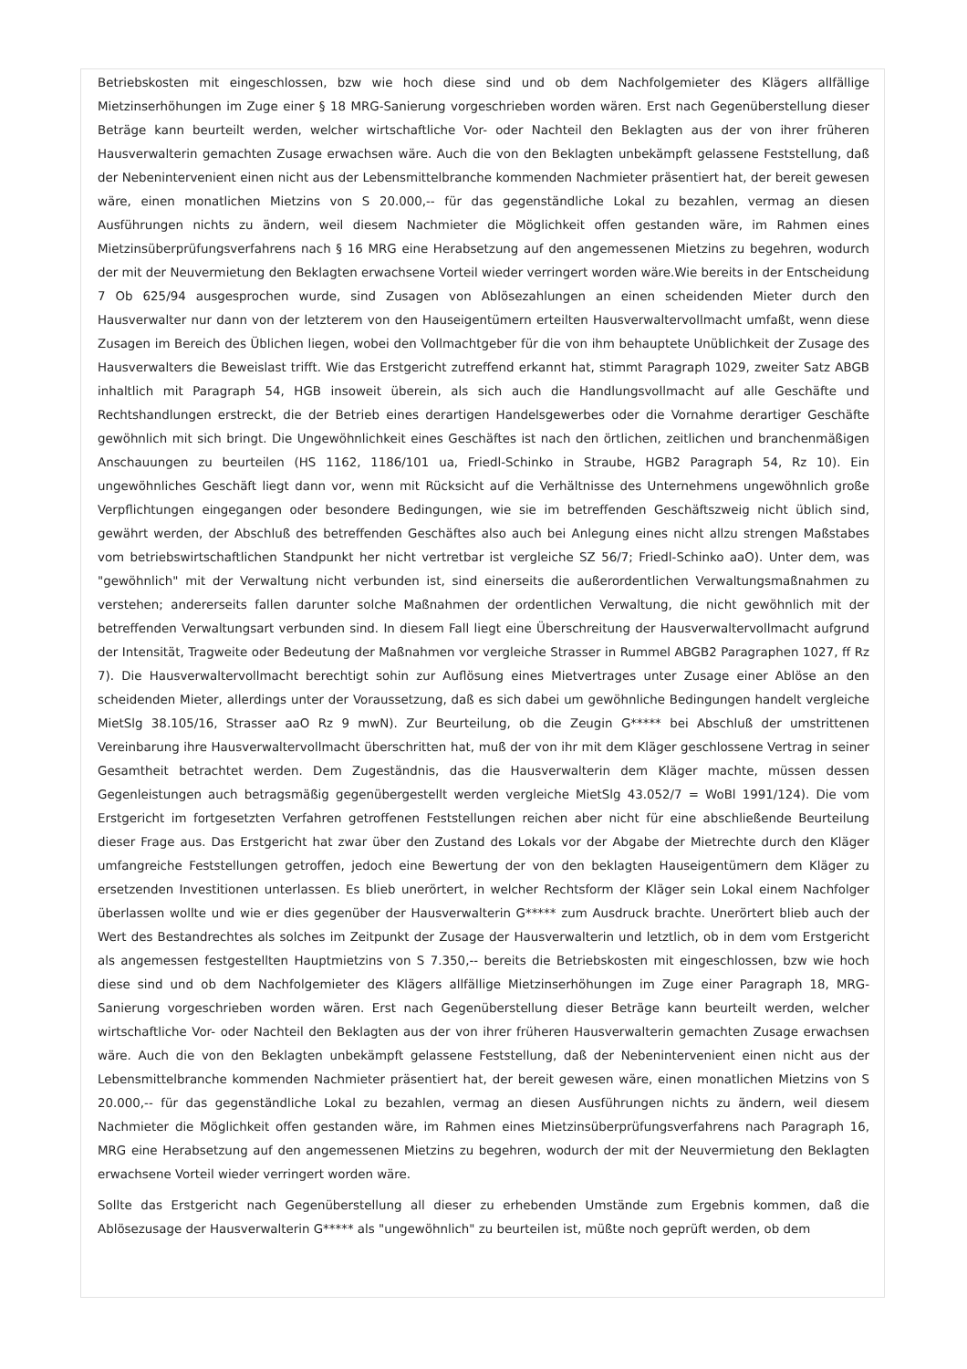Betriebskosten mit eingeschlossen, bzw wie hoch diese sind und ob dem Nachfolgemieter des Klägers allfällige Mietzinserhöhungen im Zuge einer § 18 MRG-Sanierung vorgeschrieben worden wären. Erst nach Gegenüberstellung dieser Beträge kann beurteilt werden, welcher wirtschaftliche Vor- oder Nachteil den Beklagten aus der von ihrer früheren Hausverwalterin gemachten Zusage erwachsen wäre. Auch die von den Beklagten unbekämpft gelassene Feststellung, daß der Nebenintervenient einen nicht aus der Lebensmittelbranche kommenden Nachmieter präsentiert hat, der bereit gewesen wäre, einen monatlichen Mietzins von S 20.000,-- für das gegenständliche Lokal zu bezahlen, vermag an diesen Ausführungen nichts zu ändern, weil diesem Nachmieter die Möglichkeit offen gestanden wäre, im Rahmen eines Mietzinsüberprüfungsverfahrens nach § 16 MRG eine Herabsetzung auf den angemessenen Mietzins zu begehren, wodurch der mit der Neuvermietung den Beklagten erwachsene Vorteil wieder verringert worden wäre.Wie bereits in der Entscheidung 7 Ob 625/94 ausgesprochen wurde, sind Zusagen von Ablösezahlungen an einen scheidenden Mieter durch den Hausverwalter nur dann von der letzterem von den Hauseigentümern erteilten Hausverwaltervollmacht umfaßt, wenn diese Zusagen im Bereich des Üblichen liegen, wobei den Vollmachtgeber für die von ihm behauptete Unüblichkeit der Zusage des Hausverwalters die Beweislast trifft. Wie das Erstgericht zutreffend erkannt hat, stimmt Paragraph 1029, zweiter Satz ABGB inhaltlich mit Paragraph 54, HGB insoweit überein, als sich auch die Handlungsvollmacht auf alle Geschäfte und Rechtshandlungen erstreckt, die der Betrieb eines derartigen Handelsgewerbes oder die Vornahme derartiger Geschäfte gewöhnlich mit sich bringt. Die Ungewöhnlichkeit eines Geschäftes ist nach den örtlichen, zeitlichen und branchenmäßigen Anschauungen zu beurteilen (HS 1162, 1186/101 ua, Friedl-Schinko in Straube, HGB2 Paragraph 54, Rz 10). Ein ungewöhnliches Geschäft liegt dann vor, wenn mit Rücksicht auf die Verhältnisse des Unternehmens ungewöhnlich große Verpflichtungen eingegangen oder besondere Bedingungen, wie sie im betreffenden Geschäftszweig nicht üblich sind, gewährt werden, der Abschluß des betreffenden Geschäftes also auch bei Anlegung eines nicht allzu strengen Maßstabes vom betriebswirtschaftlichen Standpunkt her nicht vertretbar ist vergleiche SZ 56/7; Friedl-Schinko aaO). Unter dem, was "gewöhnlich" mit der Verwaltung nicht verbunden ist, sind einerseits die außerordentlichen Verwaltungsmaßnahmen zu verstehen; andererseits fallen darunter solche Maßnahmen der ordentlichen Verwaltung, die nicht gewöhnlich mit der betreffenden Verwaltungsart verbunden sind. In diesem Fall liegt eine Überschreitung der Hausverwaltervollmacht aufgrund der Intensität, Tragweite oder Bedeutung der Maßnahmen vor vergleiche Strasser in Rummel ABGB2 Paragraphen 1027, ff Rz 7). Die Hausverwaltervollmacht berechtigt sohin zur Auflösung eines Mietvertrages unter Zusage einer Ablöse an den scheidenden Mieter, allerdings unter der Voraussetzung, daß es sich dabei um gewöhnliche Bedingungen handelt vergleiche MietSlg 38.105/16, Strasser aaO Rz 9 mwN). Zur Beurteilung, ob die Zeugin G***** bei Abschluß der umstrittenen Vereinbarung ihre Hausverwaltervollmacht überschritten hat, muß der von ihr mit dem Kläger geschlossene Vertrag in seiner Gesamtheit betrachtet werden. Dem Zugeständnis, das die Hausverwalterin dem Kläger machte, müssen dessen Gegenleistungen auch betragsmäßig gegenübergestellt werden vergleiche MietSlg 43.052/7 = WoBl 1991/124). Die vom Erstgericht im fortgesetzten Verfahren getroffenen Feststellungen reichen aber nicht für eine abschließende Beurteilung dieser Frage aus. Das Erstgericht hat zwar über den Zustand des Lokals vor der Abgabe der Mietrechte durch den Kläger umfangreiche Feststellungen getroffen, jedoch eine Bewertung der von den beklagten Hauseigentümern dem Kläger zu ersetzenden Investitionen unterlassen. Es blieb unerörtert, in welcher Rechtsform der Kläger sein Lokal einem Nachfolger überlassen wollte und wie er dies gegenüber der Hausverwalterin G***** zum Ausdruck brachte. Unerörtert blieb auch der Wert des Bestandrechtes als solches im Zeitpunkt der Zusage der Hausverwalterin und letztlich, ob in dem vom Erstgericht als angemessen festgestellten Hauptmietzins von S 7.350,-- bereits die Betriebskosten mit eingeschlossen, bzw wie hoch diese sind und ob dem Nachfolgemieter des Klägers allfällige Mietzinserhöhungen im Zuge einer Paragraph 18, MRG-Sanierung vorgeschrieben worden wären. Erst nach Gegenüberstellung dieser Beträge kann beurteilt werden, welcher wirtschaftliche Vor- oder Nachteil den Beklagten aus der von ihrer früheren Hausverwalterin gemachten Zusage erwachsen wäre. Auch die von den Beklagten unbekämpft gelassene Feststellung, daß der Nebenintervenient einen nicht aus der Lebensmittelbranche kommenden Nachmieter präsentiert hat, der bereit gewesen wäre, einen monatlichen Mietzins von S 20.000,-- für das gegenständliche Lokal zu bezahlen, vermag an diesen Ausführungen nichts zu ändern, weil diesem Nachmieter die Möglichkeit offen gestanden wäre, im Rahmen eines Mietzinsüberprüfungsverfahrens nach Paragraph 16, MRG eine Herabsetzung auf den angemessenen Mietzins zu begehren, wodurch der mit der Neuvermietung den Beklagten erwachsene Vorteil wieder verringert worden wäre.
Sollte das Erstgericht nach Gegenüberstellung all dieser zu erhebenden Umstände zum Ergebnis kommen, daß die Ablösezusage der Hausverwalterin G***** als "ungewöhnlich" zu beurteilen ist, müßte noch geprüft werden, ob dem